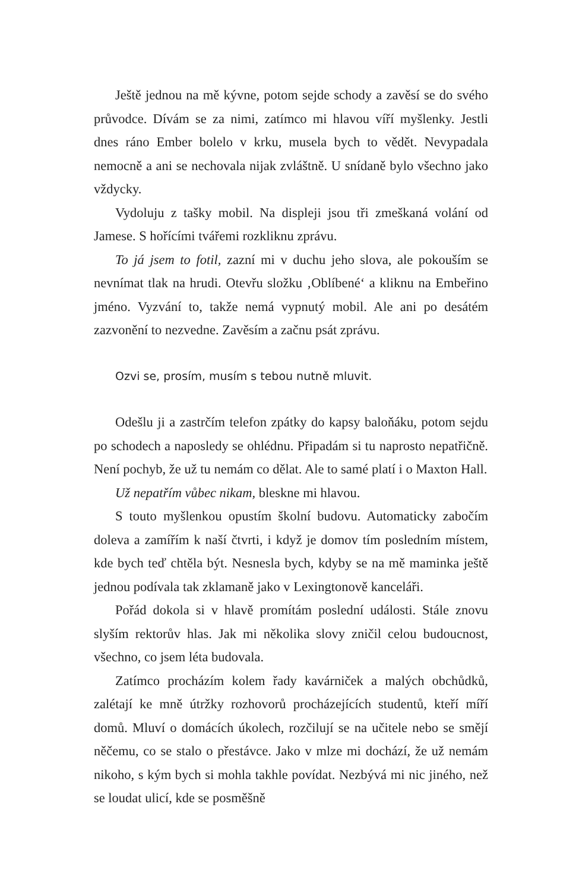Ještě jednou na mě kývne, potom sejde schody a zavěsí se do svého průvodce. Dívám se za nimi, zatímco mi hlavou víří myšlenky. Jestli dnes ráno Ember bolelo v krku, musela bych to vědět. Nevypadala nemocně a ani se nechovala nijak zvláštně. U snídaně bylo všechno jako vždycky.
Vydoluju z tašky mobil. Na displeji jsou tři zmeškaná volání od Jamese. S hořícími tvářemi rozkliknu zprávu.
To já jsem to fotil, zazní mi v duchu jeho slova, ale pokouším se nevnímat tlak na hrudi. Otevřu složku ‚Oblíbené‘ a kliknu na Embeřino jméno. Vyzvání to, takže nemá vypnutý mobil. Ale ani po desátém zazvonění to nezvedne. Zavěsím a začnu psát zprávu.
Ozvi se, prosím, musím s tebou nutně mluvit.
Odešlu ji a zastrčím telefon zpátky do kapsy baloňáku, potom sejdu po schodech a naposledy se ohlédnu. Připadám si tu naprosto nepatřičně. Není pochyb, že už tu nemám co dělat. Ale to samé platí i o Maxton Hall.
Už nepatřím vůbec nikam, bleskne mi hlavou.
S touto myšlenkou opustím školní budovu. Automaticky zabočím doleva a zamířím k naší čtvrti, i když je domov tím posledním místem, kde bych teď chtěla být. Nesnesla bych, kdyby se na mě maminka ještě jednou podívala tak zklamaně jako v Lexingtonově kanceláři.
Pořád dokola si v hlavě promítám poslední události. Stále znovu slyším rektorův hlas. Jak mi několika slovy zničil celou budoucnost, všechno, co jsem léta budovala.
Zatímco procházím kolem řady kavárniček a malých obchůdků, zalétají ke mně útržky rozhovorů procházejících studentů, kteří míří domů. Mluví o domácích úkolech, rozčilují se na učitele nebo se smějí něčemu, co se stalo o přestávce. Jako v mlze mi dochází, že už nemám nikoho, s kým bych si mohla takhle povídat. Nezbývá mi nic jiného, než se loudat ulicí, kde se posměšně